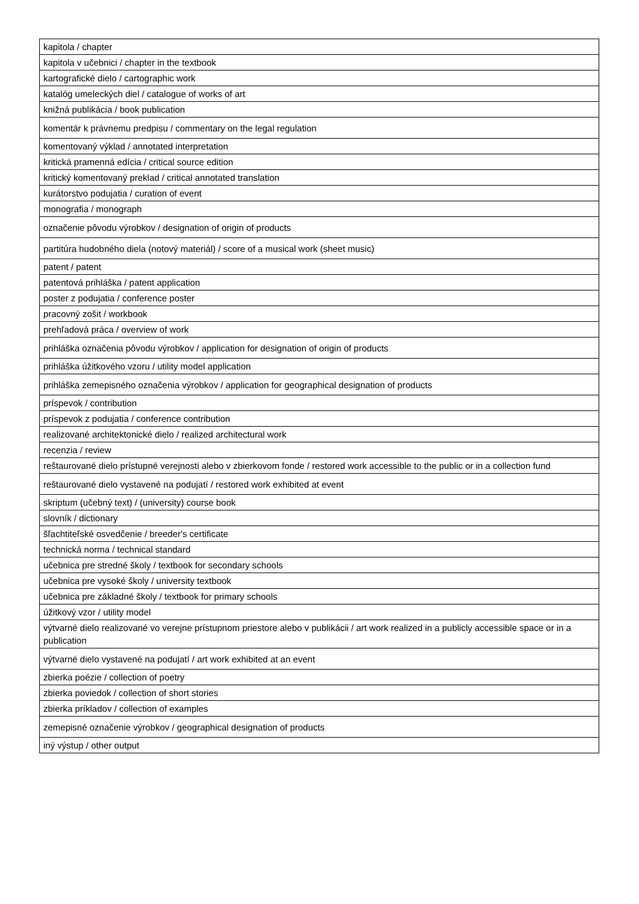| kapitola / chapter |
| kapitola v učebnici / chapter in the textbook |
| kartografické dielo / cartographic work |
| katalóg umeleckých diel / catalogue of works of art |
| knižná publikácia / book publication |
| komentár k právnemu predpisu / commentary on the legal regulation |
| komentovaný výklad / annotated interpretation |
| kritická pramenná edícia / critical source edition |
| kritický komentovaný preklad / critical annotated translation |
| kurátorstvo podujatia / curation of event |
| monografia / monograph |
| označenie pôvodu výrobkov / designation of origin of products |
| partitúra hudobného diela (notový materiál) / score of a musical work (sheet music) |
| patent / patent |
| patentová prihláška / patent application |
| poster z podujatia / conference poster |
| pracovný zošit / workbook |
| prehľadová práca / overview of work |
| prihláška označenia pôvodu výrobkov / application for designation of origin of products |
| prihláška úžitkového vzoru / utility model application |
| prihláška zemepisného označenia výrobkov / application for geographical designation of products |
| príspevok / contribution |
| príspevok z podujatia / conference contribution |
| realizované architektonické dielo / realized architectural work |
| recenzia / review |
| reštaurované dielo prístupné verejnosti alebo v zbierkovom fonde / restored work accessible to the public or in a collection fund |
| reštaurované dielo vystavené na podujatí / restored work exhibited at event |
| skriptum (učebný text) / (university) course book |
| slovník / dictionary |
| šľachtiteľské osvedčenie / breeder's certificate |
| technická norma / technical standard |
| učebnica pre stredné školy / textbook for secondary schools |
| učebnica pre vysoké školy / university textbook |
| učebnica pre základné školy / textbook for primary schools |
| úžitkový vzor / utility model |
| výtvarné dielo realizované vo verejne prístupnom priestore alebo v publikácii / art work realized in a publicly accessible space or in a publication |
| výtvarné dielo vystavené na podujatí / art work exhibited at an event |
| zbierka poézie / collection of poetry |
| zbierka poviedok / collection of short stories |
| zbierka príkladov / collection of examples |
| zemepisné označenie výrobkov / geographical designation of products |
| iný výstup / other output |